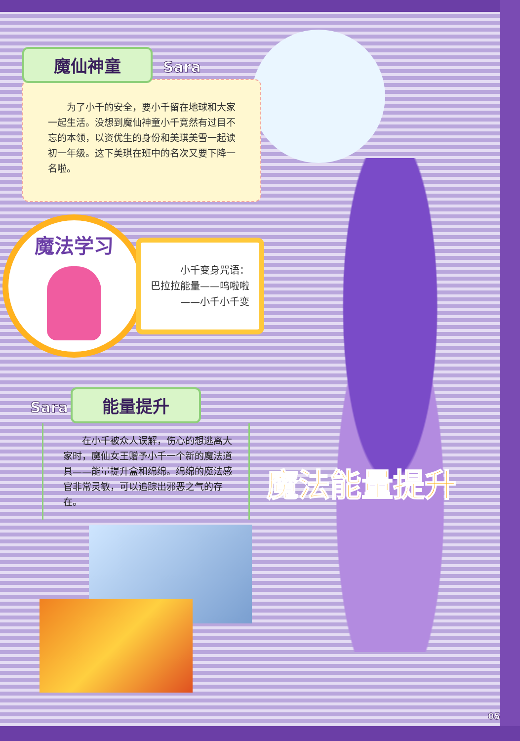魔法能量提升
魔仙神童 Sara
　　为了小千的安全，要小千留在地球和大家一起生活。没想到魔仙神童小千竟然有过目不忘的本领，以资优生的身份和美琪美雪一起读初一年级。这下美琪在班中的名次又要下降一名啦。
魔法学习
小千变身咒语：
巴拉拉能量——呜啦啦——小千小千变
Sara 能量提升
　　在小千被众人误解，伤心的想逃离大家时，魔仙女王赠予小千一个新的魔法道具——能量提升盒和绵绵。绵绵的魔法感官非常灵敏，可以追踪出邪恶之气的存在。
05